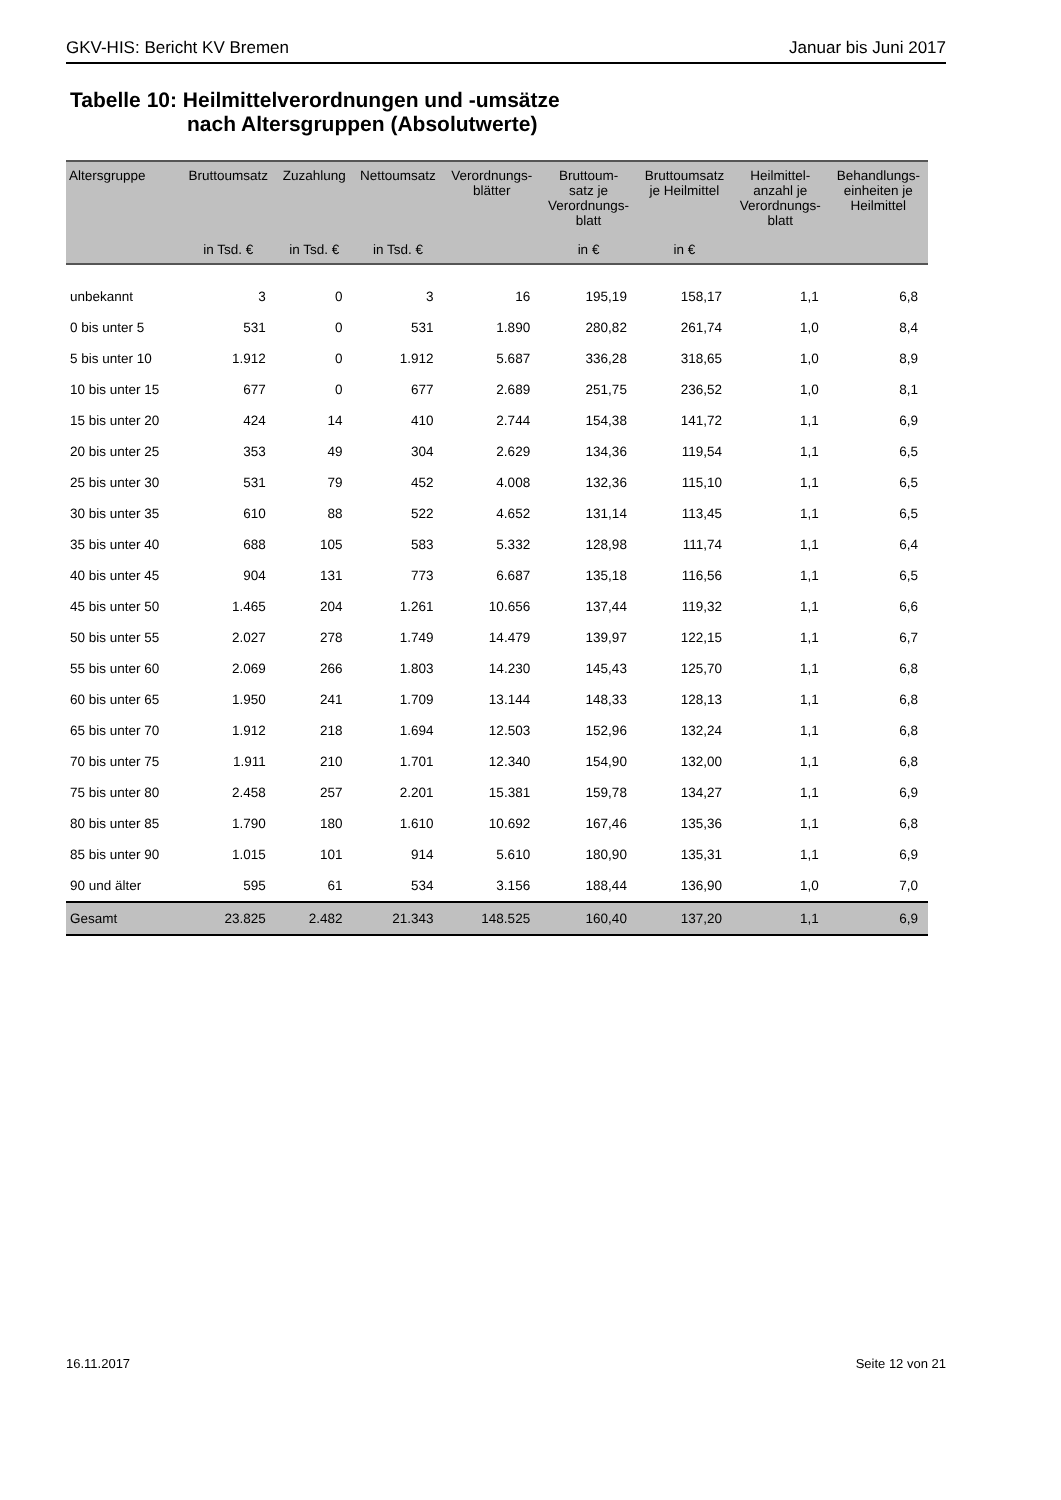GKV-HIS: Bericht KV Bremen Januar bis Juni 2017
Tabelle 10: Heilmittelverordnungen und -umsätze
nach Altersgruppen (Absolutwerte)
| Altersgruppe | Bruttoumsatz | Zuzahlung | Nettoumsatz | Verordnungs- blätter | Bruttoum- satz je Verordnungs- blatt | Bruttoumsatz je Heilmittel | Heilmittel- anzahl je Verordnungs- blatt | Behandlungs- einheiten je Heilmittel |
| --- | --- | --- | --- | --- | --- | --- | --- | --- |
| | in Tsd. € | in Tsd. € | in Tsd. € | | in € | in € | | |
| unbekannt | 3 | 0 | 3 | 16 | 195,19 | 158,17 | 1,1 | 6,8 |
| 0 bis unter 5 | 531 | 0 | 531 | 1.890 | 280,82 | 261,74 | 1,0 | 8,4 |
| 5 bis unter 10 | 1.912 | 0 | 1.912 | 5.687 | 336,28 | 318,65 | 1,0 | 8,9 |
| 10 bis unter 15 | 677 | 0 | 677 | 2.689 | 251,75 | 236,52 | 1,0 | 8,1 |
| 15 bis unter 20 | 424 | 14 | 410 | 2.744 | 154,38 | 141,72 | 1,1 | 6,9 |
| 20 bis unter 25 | 353 | 49 | 304 | 2.629 | 134,36 | 119,54 | 1,1 | 6,5 |
| 25 bis unter 30 | 531 | 79 | 452 | 4.008 | 132,36 | 115,10 | 1,1 | 6,5 |
| 30 bis unter 35 | 610 | 88 | 522 | 4.652 | 131,14 | 113,45 | 1,1 | 6,5 |
| 35 bis unter 40 | 688 | 105 | 583 | 5.332 | 128,98 | 111,74 | 1,1 | 6,4 |
| 40 bis unter 45 | 904 | 131 | 773 | 6.687 | 135,18 | 116,56 | 1,1 | 6,5 |
| 45 bis unter 50 | 1.465 | 204 | 1.261 | 10.656 | 137,44 | 119,32 | 1,1 | 6,6 |
| 50 bis unter 55 | 2.027 | 278 | 1.749 | 14.479 | 139,97 | 122,15 | 1,1 | 6,7 |
| 55 bis unter 60 | 2.069 | 266 | 1.803 | 14.230 | 145,43 | 125,70 | 1,1 | 6,8 |
| 60 bis unter 65 | 1.950 | 241 | 1.709 | 13.144 | 148,33 | 128,13 | 1,1 | 6,8 |
| 65 bis unter 70 | 1.912 | 218 | 1.694 | 12.503 | 152,96 | 132,24 | 1,1 | 6,8 |
| 70 bis unter 75 | 1.911 | 210 | 1.701 | 12.340 | 154,90 | 132,00 | 1,1 | 6,8 |
| 75 bis unter 80 | 2.458 | 257 | 2.201 | 15.381 | 159,78 | 134,27 | 1,1 | 6,9 |
| 80 bis unter 85 | 1.790 | 180 | 1.610 | 10.692 | 167,46 | 135,36 | 1,1 | 6,8 |
| 85 bis unter 90 | 1.015 | 101 | 914 | 5.610 | 180,90 | 135,31 | 1,1 | 6,9 |
| 90 und älter | 595 | 61 | 534 | 3.156 | 188,44 | 136,90 | 1,0 | 7,0 |
| Gesamt | 23.825 | 2.482 | 21.343 | 148.525 | 160,40 | 137,20 | 1,1 | 6,9 |
16.11.2017 Seite 12 von 21